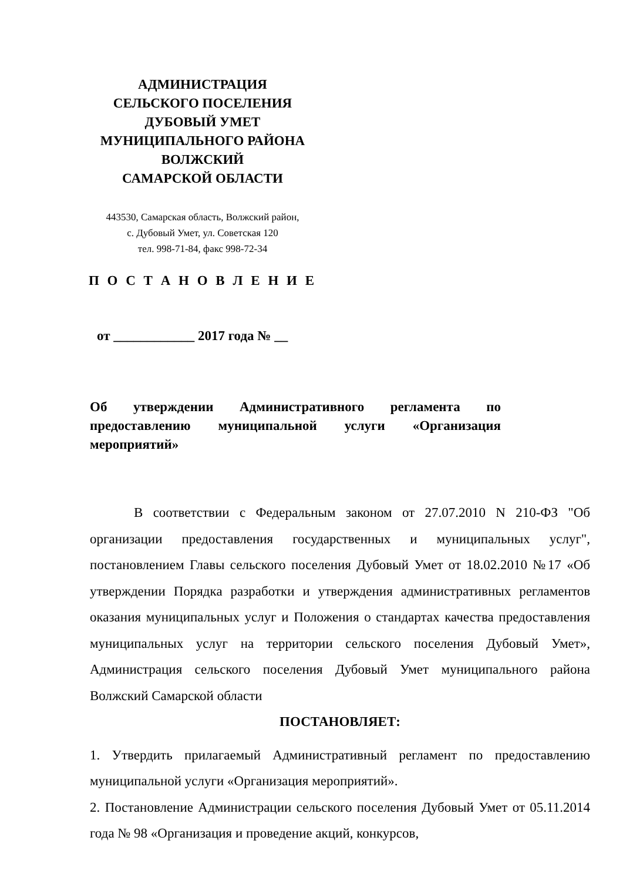АДМИНИСТРАЦИЯ
СЕЛЬСКОГО ПОСЕЛЕНИЯ
ДУБОВЫЙ УМЕТ
МУНИЦИПАЛЬНОГО РАЙОНА
ВОЛЖСКИЙ
САМАРСКОЙ ОБЛАСТИ
443530, Самарская область, Волжский район,
с. Дубовый Умет, ул. Советская 120
тел. 998-71-84, факс 998-72-34
П О С Т А Н О В Л Е Н И Е
от ____________ 2017 года № __
Об утверждении Административного регламента по предоставлению муниципальной услуги «Организация мероприятий»
В соответствии с Федеральным законом от 27.07.2010 N 210-ФЗ "Об организации предоставления государственных и муниципальных услуг", постановлением Главы сельского поселения Дубовый Умет от 18.02.2010 №17 «Об утверждении Порядка разработки и утверждения административных регламентов оказания муниципальных услуг и Положения о стандартах качества предоставления муниципальных услуг на территории сельского поселения Дубовый Умет», Администрация сельского поселения Дубовый Умет муниципального района Волжский Самарской области
ПОСТАНОВЛЯЕТ:
1. Утвердить прилагаемый Административный регламент по предоставлению муниципальной услуги «Организация мероприятий».
2. Постановление Администрации сельского поселения Дубовый Умет от 05.11.2014 года № 98 «Организация и проведение акций, конкурсов,